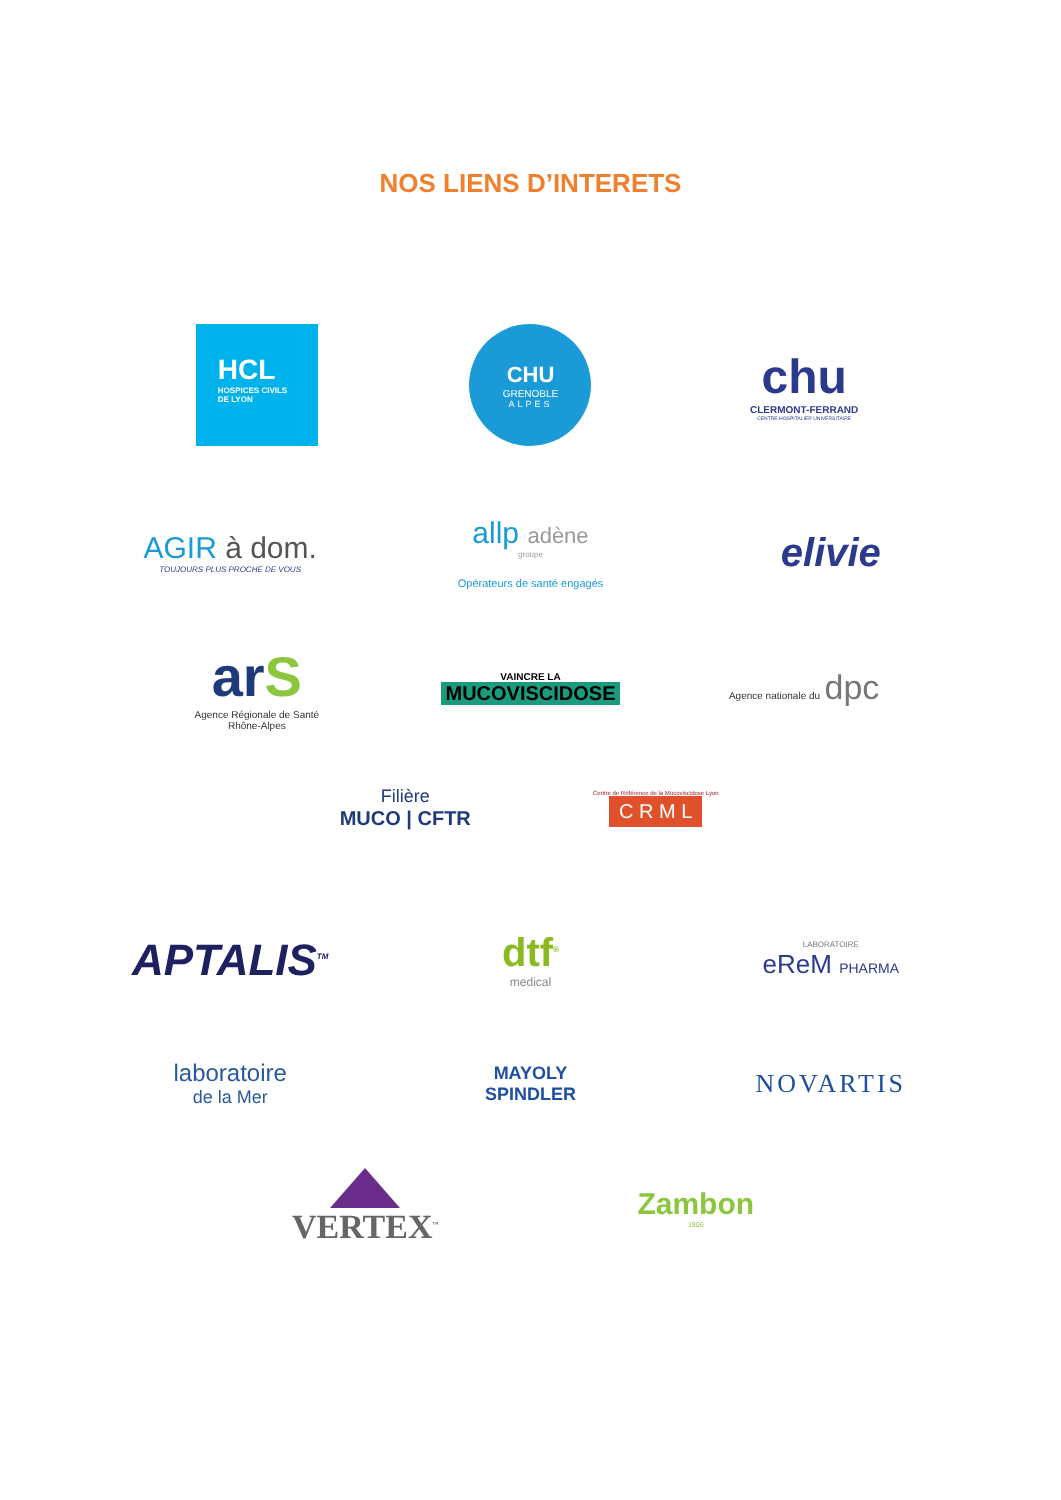NOS LIENS D’INTERETS
HCL
HOSPICES CIVILS
DE LYON
CHU
GRENOBLE
ALPES
chu
CLERMONT-FERRAND
CENTRE HOSPITALIER UNIVERSITAIRE
AGIR à dom.
TOUJOURS PLUS PROCHE DE VOUS
allp adène
groupe
Opérateurs de santé engagés
elivie
arS
Agence Régionale de Santé
Rhône-Alpes
VAINCRE LA
MUCOVISCIDOSE
Agence nationale du dpc
Filière
MUCO | CFTR
Centre de Référence de la Mucoviscidose Lyon
C R M L
APTALIS<sup>TM</sup>
dtf<sup>®</sup>
medical
LABORATOIRE
eReM PHARMA
laboratoire
de la Mer
MAYOLY
SPINDLER
NOVARTIS
VERTEX<sup>™</sup>
Zambon
1906